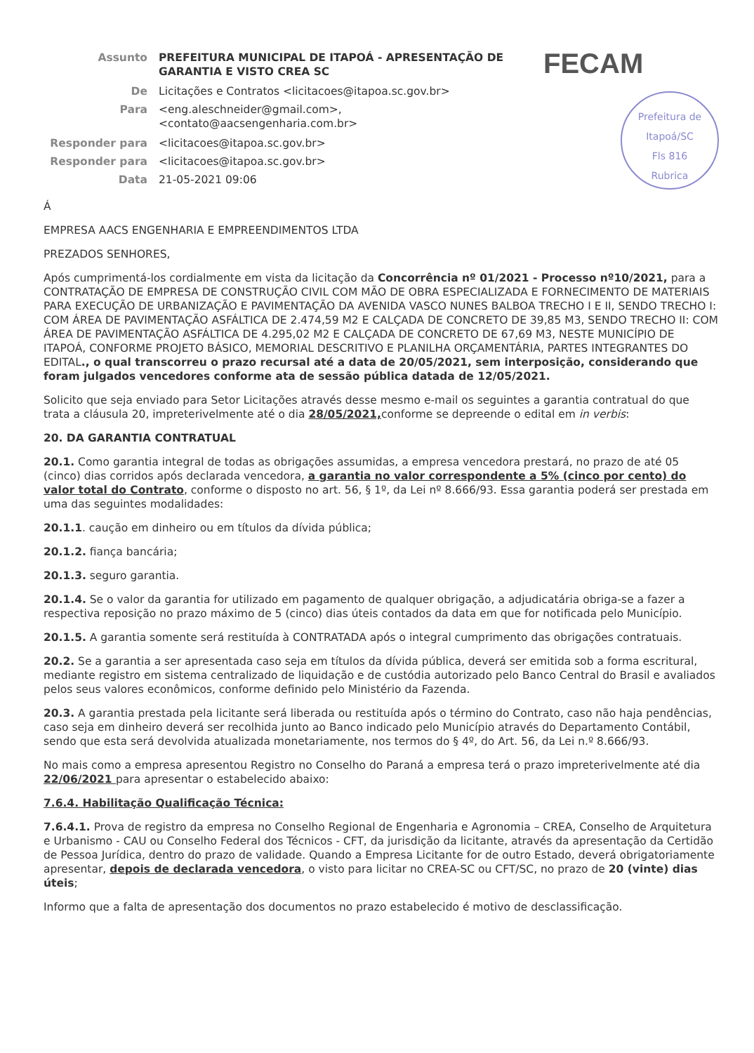| Assunto | PREFEITURA MUNICIPAL DE ITAPOÁ - APRESENTAÇÃO DE GARANTIA E VISTO CREA SC |
| De | Licitações e Contratos <licitacoes@itapoa.sc.gov.br> |
| Para | <eng.aleschneider@gmail.com>, <contato@aacsengenharia.com.br> |
| Responder para | <licitacoes@itapoa.sc.gov.br> |
| Responder para | <licitacoes@itapoa.sc.gov.br> |
| Data | 21-05-2021 09:06 |
FECAM
Prefeitura de Itapoá/SC
Fls 816
Rubrica
Á
EMPRESA AACS ENGENHARIA E EMPREENDIMENTOS LTDA
PREZADOS SENHORES,
Após cumprimentá-los cordialmente em vista da licitação da Concorrência nº 01/2021 - Processo nº10/2021, para a CONTRATAÇÃO DE EMPRESA DE CONSTRUÇÃO CIVIL COM MÃO DE OBRA ESPECIALIZADA E FORNECIMENTO DE MATERIAIS PARA EXECUÇÃO DE URBANIZAÇÃO E PAVIMENTAÇÃO DA AVENIDA VASCO NUNES BALBOA TRECHO I E II, SENDO TRECHO I: COM ÁREA DE PAVIMENTAÇÃO ASFÁLTICA DE 2.474,59 M2 E CALÇADA DE CONCRETO DE 39,85 M3, SENDO TRECHO II: COM ÁREA DE PAVIMENTAÇÃO ASFÁLTICA DE 4.295,02 M2 E CALÇADA DE CONCRETO DE 67,69 M3, NESTE MUNICÍPIO DE ITAPOÁ, CONFORME PROJETO BÁSICO, MEMORIAL DESCRITIVO E PLANILHA ORÇAMENTÁRIA, PARTES INTEGRANTES DO EDITAL., o qual transcorreu o prazo recursal até a data de 20/05/2021, sem interposição, considerando que foram julgados vencedores conforme ata de sessão pública datada de 12/05/2021.
Solicito que seja enviado para Setor Licitações através desse mesmo e-mail os seguintes a garantia contratual do que trata a cláusula 20, impreterivelmente até o dia 28/05/2021, conforme se depreende o edital em in verbis:
20. DA GARANTIA CONTRATUAL
20.1. Como garantia integral de todas as obrigações assumidas, a empresa vencedora prestará, no prazo de até 05 (cinco) dias corridos após declarada vencedora, a garantia no valor correspondente a 5% (cinco por cento) do valor total do Contrato, conforme o disposto no art. 56, § 1º, da Lei nº 8.666/93. Essa garantia poderá ser prestada em uma das seguintes modalidades:
20.1.1. caução em dinheiro ou em títulos da dívida pública;
20.1.2. fiança bancária;
20.1.3. seguro garantia.
20.1.4. Se o valor da garantia for utilizado em pagamento de qualquer obrigação, a adjudicatária obriga-se a fazer a respectiva reposição no prazo máximo de 5 (cinco) dias úteis contados da data em que for notificada pelo Município.
20.1.5. A garantia somente será restituída à CONTRATADA após o integral cumprimento das obrigações contratuais.
20.2. Se a garantia a ser apresentada caso seja em títulos da dívida pública, deverá ser emitida sob a forma escritural, mediante registro em sistema centralizado de liquidação e de custódia autorizado pelo Banco Central do Brasil e avaliados pelos seus valores econômicos, conforme definido pelo Ministério da Fazenda.
20.3. A garantia prestada pela licitante será liberada ou restituída após o término do Contrato, caso não haja pendências, caso seja em dinheiro deverá ser recolhida junto ao Banco indicado pelo Município através do Departamento Contábil, sendo que esta será devolvida atualizada monetariamente, nos termos do § 4º, do Art. 56, da Lei n.º 8.666/93.
No mais como a empresa apresentou Registro no Conselho do Paraná a empresa terá o prazo impreterivelmente até dia 22/06/2021 para apresentar o estabelecido abaixo:
7.6.4. Habilitação Qualificação Técnica:
7.6.4.1. Prova de registro da empresa no Conselho Regional de Engenharia e Agronomia – CREA, Conselho de Arquitetura e Urbanismo - CAU ou Conselho Federal dos Técnicos - CFT, da jurisdição da licitante, através da apresentação da Certidão de Pessoa Jurídica, dentro do prazo de validade. Quando a Empresa Licitante for de outro Estado, deverá obrigatoriamente apresentar, depois de declarada vencedora, o visto para licitar no CREA-SC ou CFT/SC, no prazo de 20 (vinte) dias úteis;
Informo que a falta de apresentação dos documentos no prazo estabelecido é motivo de desclassificação.